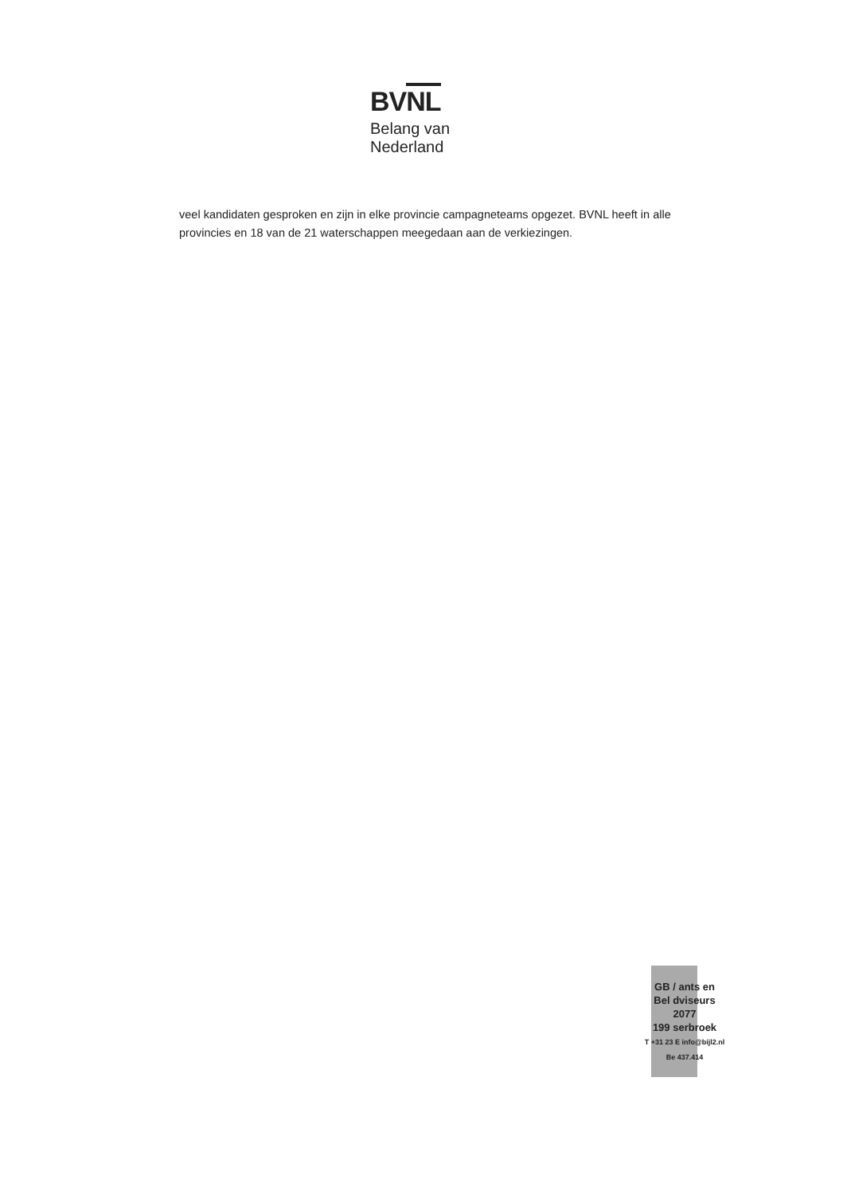BVNL
Belang van
Nederland
veel kandidaten gesproken en zijn in elke provincie campagneteams opgezet. BVNL heeft in alle provincies en 18 van de 21 waterschappen meegedaan aan de verkiezingen.
GB / ants en
Bel dviseurs
2077
199 serbroek
T +31 23 E info@bijl2.nl
Be 437.414